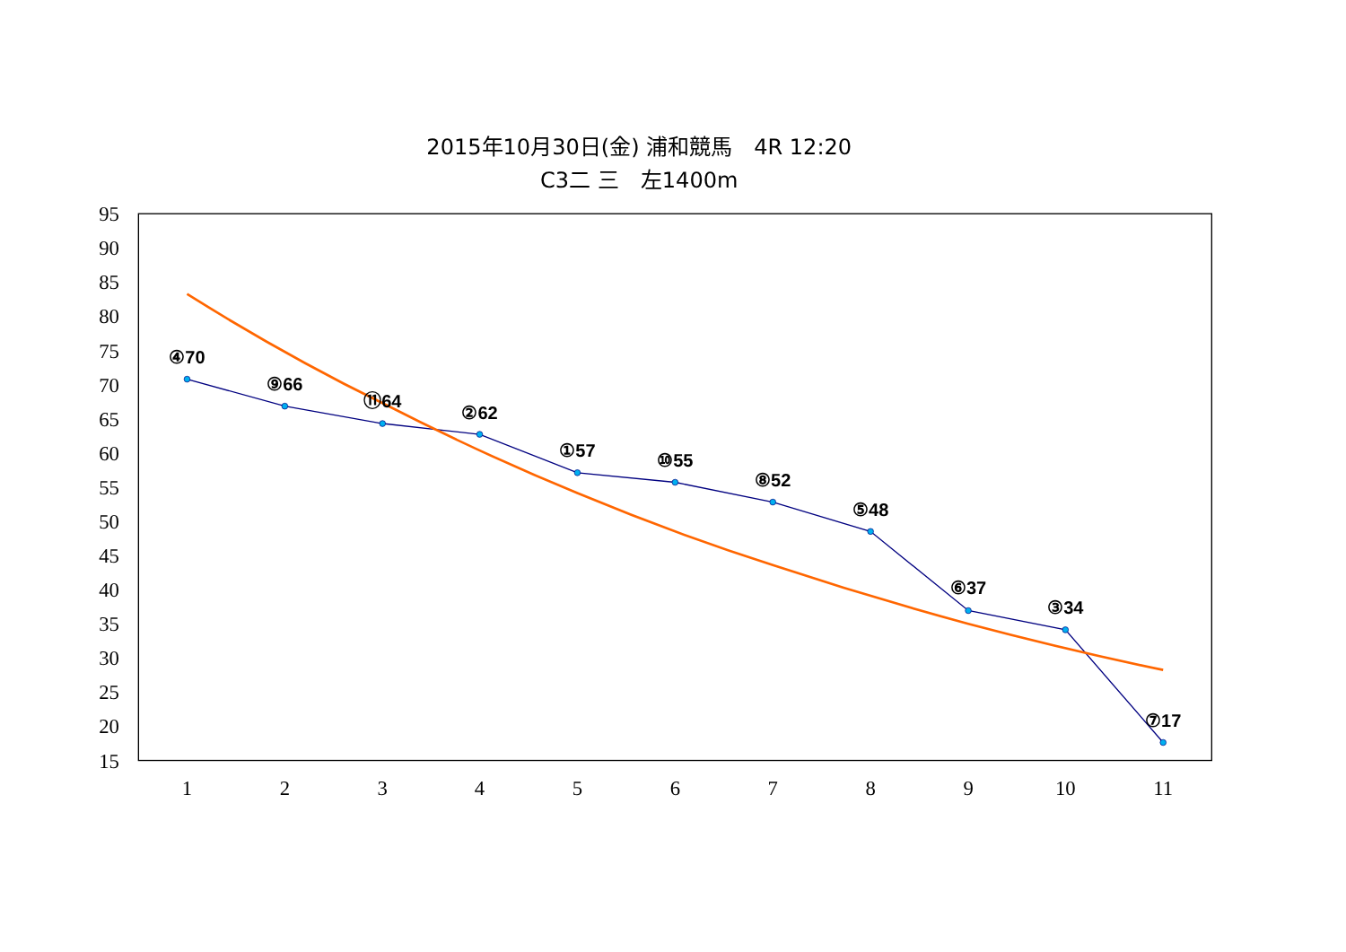2015年10月30日(金) 浦和競馬　4R 12:20
C3二 三　左1400m
95
90
85
80
75
70
65
60
55
50
45
40
35
30
25
20
15
1
2
3
4
5
6
7
8
9
10
11
④70
⑨66
⑪64
②62
①57
⑩55
⑧52
⑤48
⑥37
③34
⑦17